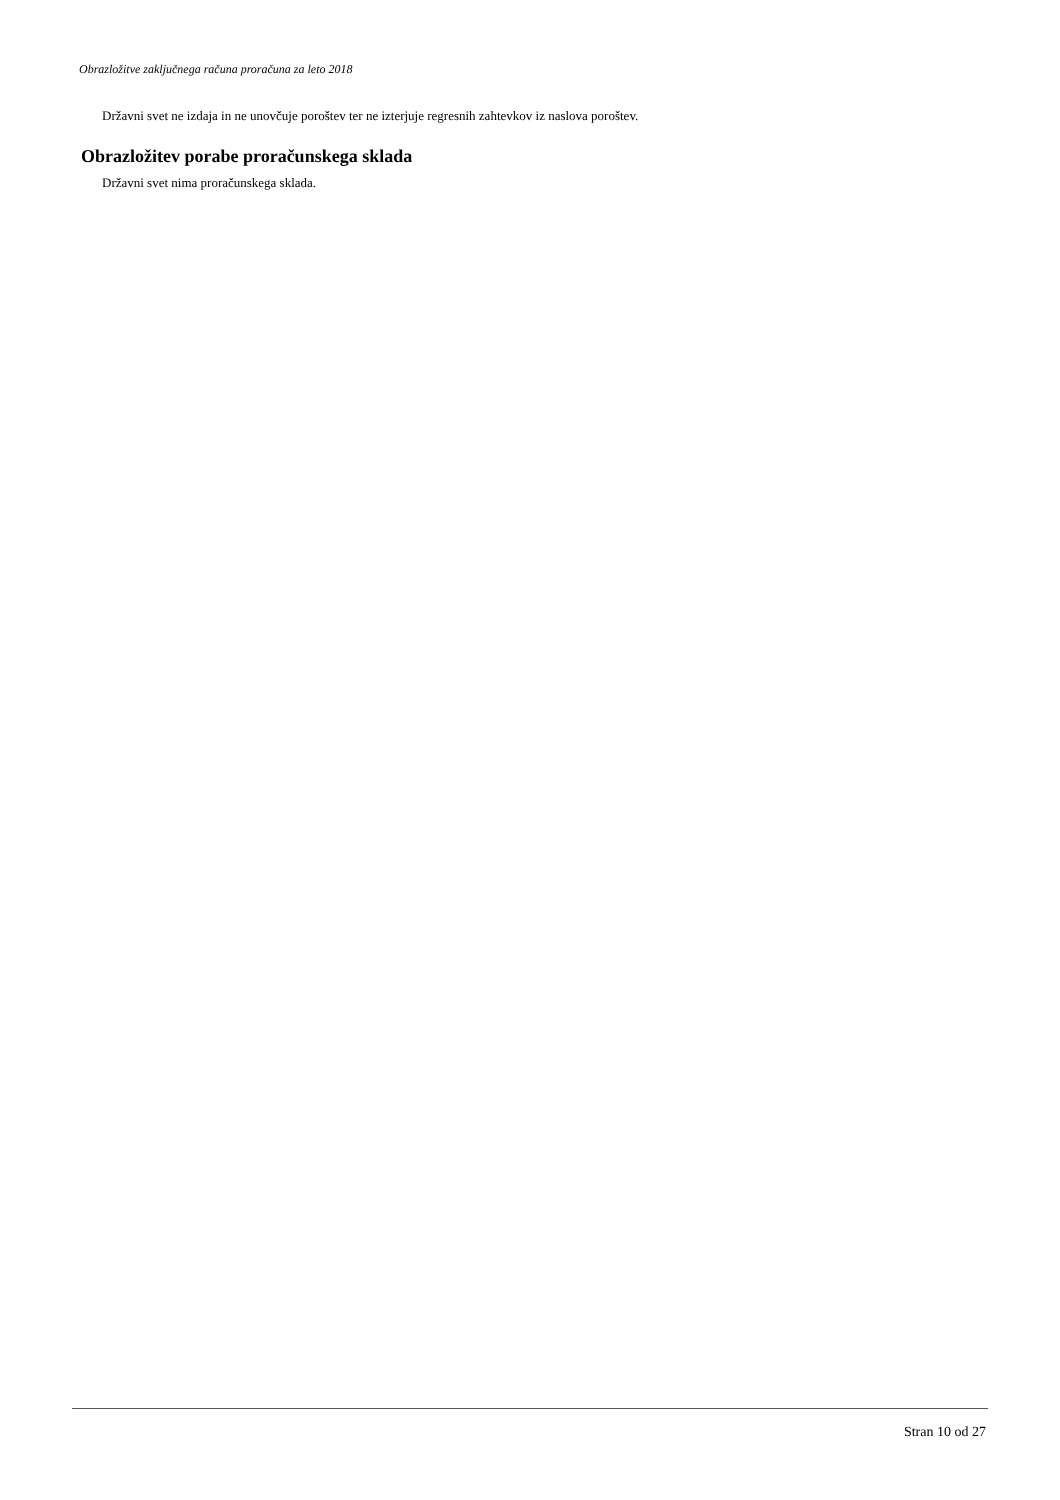Obrazložitve zaključnega računa proračuna za leto 2018
Državni svet ne izdaja in ne unovčuje poroštev ter ne izterjuje regresnih zahtevkov iz naslova poroštev.
Obrazložitev porabe proračunskega sklada
Državni svet nima proračunskega sklada.
Stran 10 od 27